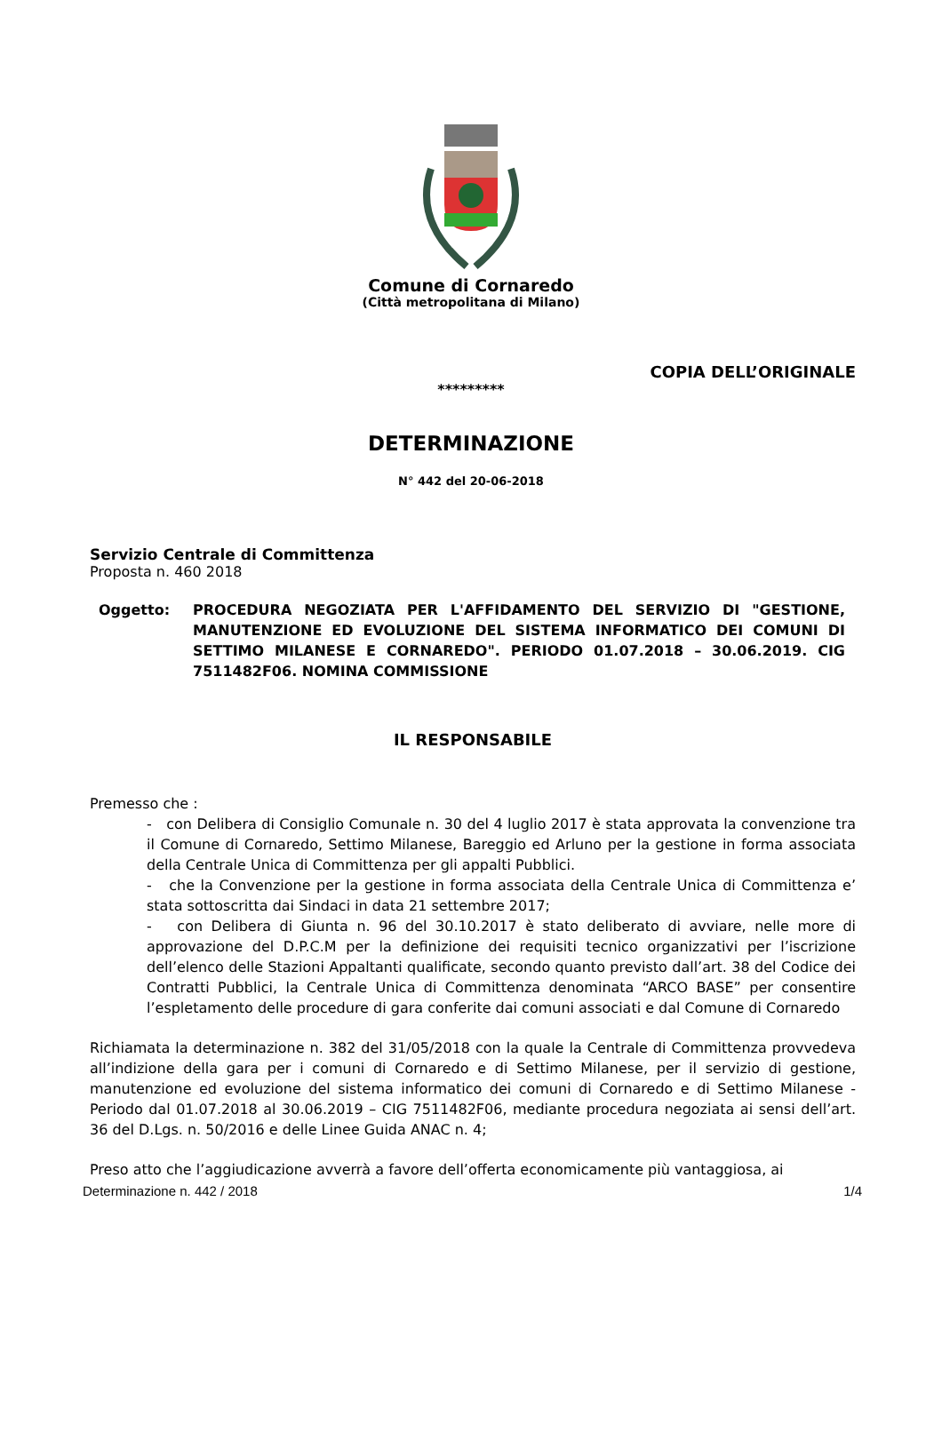Comune di Cornaredo
(Città metropolitana di Milano)
COPIA DELL’ORIGINALE
*********
DETERMINAZIONE
N° 442 del 20-06-2018
Servizio Centrale di Committenza
Proposta n. 460 2018
Oggetto: PROCEDURA NEGOZIATA PER L'AFFIDAMENTO DEL SERVIZIO DI "GESTIONE, MANUTENZIONE ED EVOLUZIONE DEL SISTEMA INFORMATICO DEI COMUNI DI SETTIMO MILANESE E CORNAREDO". PERIODO 01.07.2018 – 30.06.2019. CIG 7511482F06. NOMINA COMMISSIONE
IL RESPONSABILE
Premesso che :
- con Delibera di Consiglio Comunale n. 30 del 4 luglio 2017 è stata approvata la convenzione tra il Comune di Cornaredo, Settimo Milanese, Bareggio ed Arluno per la gestione in forma associata della Centrale Unica di Committenza per gli appalti Pubblici.
- che la Convenzione per la gestione in forma associata della Centrale Unica di Committenza e’ stata sottoscritta dai Sindaci in data 21 settembre 2017;
- con Delibera di Giunta n. 96 del 30.10.2017 è stato deliberato di avviare, nelle more di approvazione del D.P.C.M per la definizione dei requisiti tecnico organizzativi per l’iscrizione dell’elenco delle Stazioni Appaltanti qualificate, secondo quanto previsto dall’art. 38 del Codice dei Contratti Pubblici, la Centrale Unica di Committenza denominata “ARCO BASE” per consentire l’espletamento delle procedure di gara conferite dai comuni associati e dal Comune di Cornaredo
Richiamata la determinazione n. 382 del 31/05/2018 con la quale la Centrale di Committenza provvedeva all’indizione della gara per i comuni di Cornaredo e di Settimo Milanese, per il servizio di gestione, manutenzione ed evoluzione del sistema informatico dei comuni di Cornaredo e di Settimo Milanese - Periodo dal 01.07.2018 al 30.06.2019 – CIG 7511482F06, mediante procedura negoziata ai sensi dell’art. 36 del D.Lgs. n. 50/2016 e delle Linee Guida ANAC n. 4;
Preso atto che l’aggiudicazione avverrà a favore dell’offerta economicamente più vantaggiosa, ai
Determinazione n. 442 / 2018 1/4